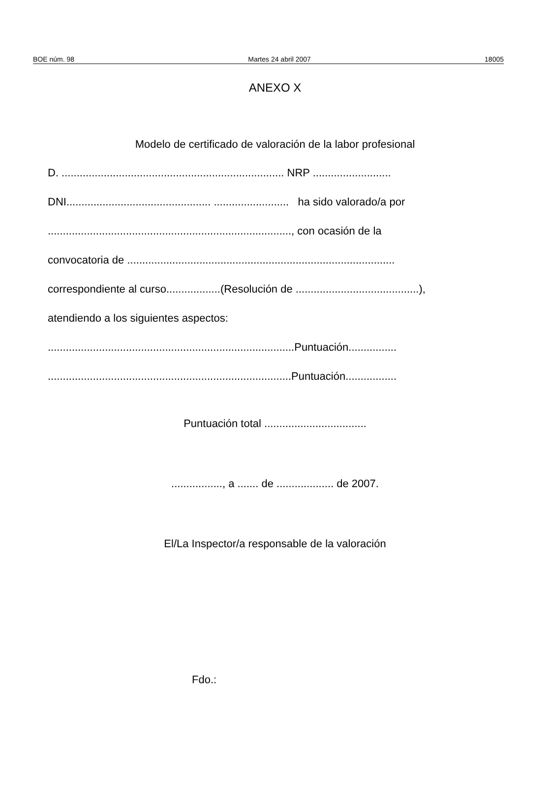BOE núm. 98 Martes 24 abril 2007 18005
ANEXO X
Modelo de certificado de valoración de la labor profesional
D. .......................................................................... NRP ..........................
DNI................................................ ......................... ha sido valorado/a por
................................................................................., con ocasión de la
convocatoria de .........................................................................................
correspondiente al curso..................(Resolución de .........................................),
atendiendo a los siguientes aspectos:
..................................................................................Puntuación................
.................................................................................Puntuación.................
Puntuación total ..................................
................., a ....... de ................... de 2007.
El/La Inspector/a responsable de la valoración
Fdo.: